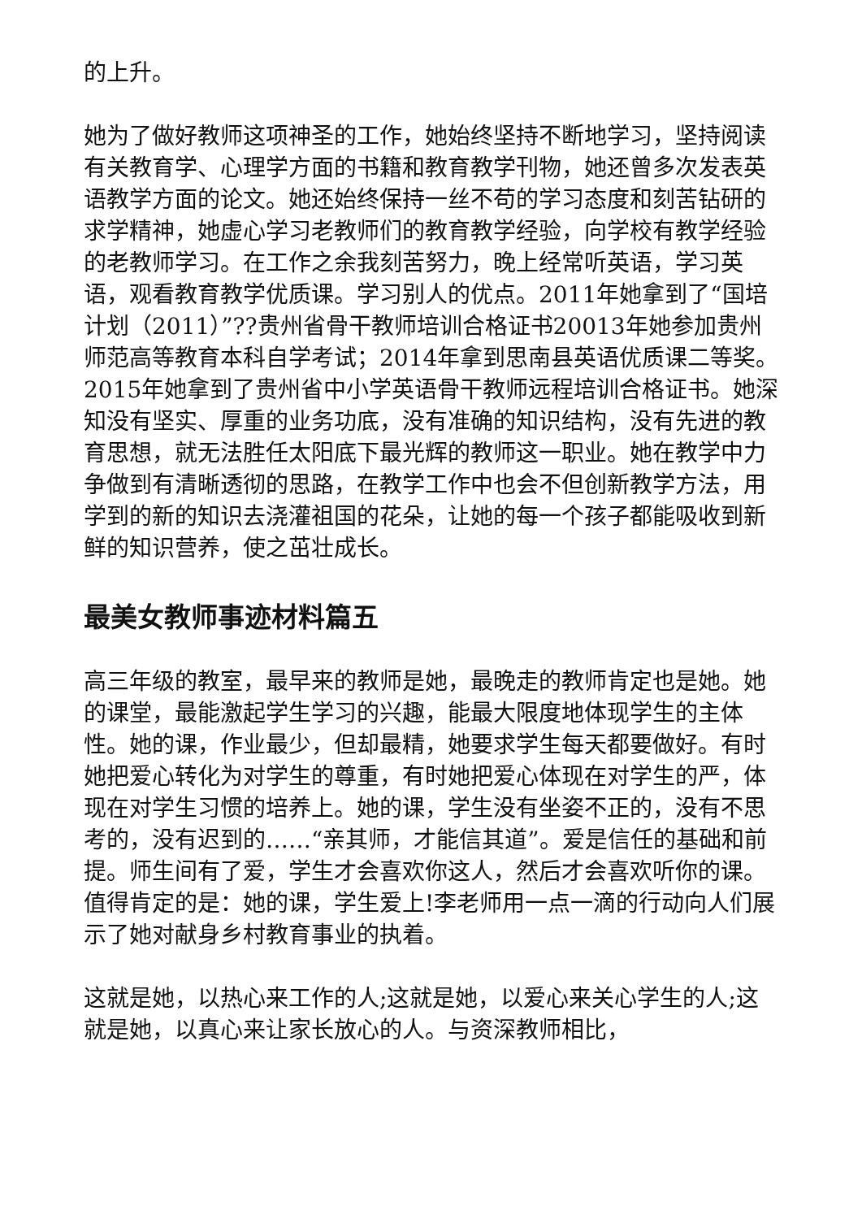的上升。
她为了做好教师这项神圣的工作，她始终坚持不断地学习，坚持阅读有关教育学、心理学方面的书籍和教育教学刊物，她还曾多次发表英语教学方面的论文。她还始终保持一丝不苟的学习态度和刻苦钻研的求学精神，她虚心学习老教师们的教育教学经验，向学校有教学经验的老教师学习。在工作之余我刻苦努力，晚上经常听英语，学习英语，观看教育教学优质课。学习别人的优点。2011年她拿到了“国培计划（2011）”??贵州省骨干教师培训合格证书20013年她参加贵州师范高等教育本科自学考试；2014年拿到思南县英语优质课二等奖。2015年她拿到了贵州省中小学英语骨干教师远程培训合格证书。她深知没有坚实、厚重的业务功底，没有准确的知识结构，没有先进的教育思想，就无法胜任太阳底下最光辉的教师这一职业。她在教学中力争做到有清晰透彻的思路，在教学工作中也会不但创新教学方法，用学到的新的知识去浇灌祖国的花朵，让她的每一个孩子都能吸收到新鲜的知识营养，使之茁壮成长。
最美女教师事迹材料篇五
高三年级的教室，最早来的教师是她，最晚走的教师肯定也是她。她的课堂，最能激起学生学习的兴趣，能最大限度地体现学生的主体性。她的课，作业最少，但却最精，她要求学生每天都要做好。有时她把爱心转化为对学生的尊重，有时她把爱心体现在对学生的严，体现在对学生习惯的培养上。她的课，学生没有坐姿不正的，没有不思考的，没有迟到的……“亲其师，才能信其道”。爱是信任的基础和前提。师生间有了爱，学生才会喜欢你这人，然后才会喜欢听你的课。值得肯定的是：她的课，学生爱上!李老师用一点一滴的行动向人们展示了她对献身乡村教育事业的执着。
这就是她，以热心来工作的人;这就是她，以爱心来关心学生的人;这就是她，以真心来让家长放心的人。与资深教师相比，